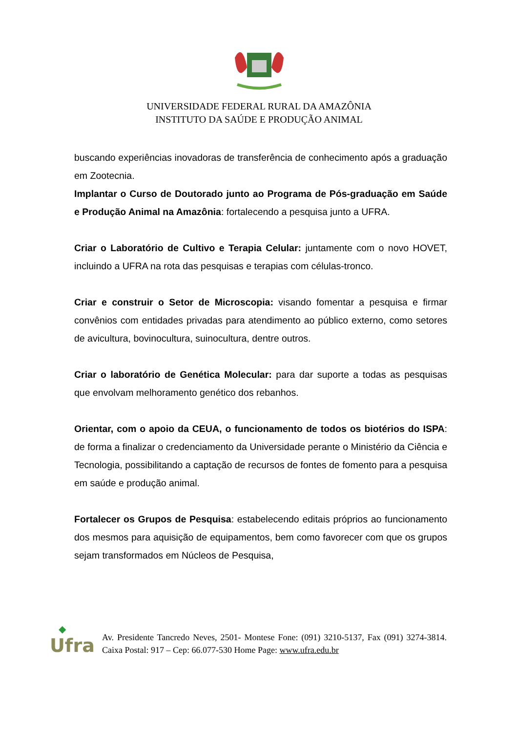UNIVERSIDADE FEDERAL RURAL DA AMAZÔNIA
INSTITUTO DA SAÚDE E PRODUÇÃO ANIMAL
buscando experiências inovadoras de transferência de conhecimento após a graduação em Zootecnia.
Implantar o Curso de Doutorado junto ao Programa de Pós-graduação em Saúde e Produção Animal na Amazônia: fortalecendo a pesquisa junto a UFRA.
Criar o Laboratório de Cultivo e Terapia Celular: juntamente com o novo HOVET, incluindo a UFRA na rota das pesquisas e terapias com células-tronco.
Criar e construir o Setor de Microscopia: visando fomentar a pesquisa e firmar convênios com entidades privadas para atendimento ao público externo, como setores de avicultura, bovinocultura, suinocultura, dentre outros.
Criar o laboratório de Genética Molecular: para dar suporte a todas as pesquisas que envolvam melhoramento genético dos rebanhos.
Orientar, com o apoio da CEUA, o funcionamento de todos os biotérios do ISPA: de forma a finalizar o credenciamento da Universidade perante o Ministério da Ciência e Tecnologia, possibilitando a captação de recursos de fontes de fomento para a pesquisa em saúde e produção animal.
Fortalecer os Grupos de Pesquisa: estabelecendo editais próprios ao funcionamento dos mesmos para aquisição de equipamentos, bem como favorecer com que os grupos sejam transformados em Núcleos de Pesquisa,
◆
Ufra
Av. Presidente Tancredo Neves, 2501- Montese Fone: (091) 3210-5137, Fax (091) 3274-3814. Caixa Postal: 917 – Cep: 66.077-530 Home Page: www.ufra.edu.br